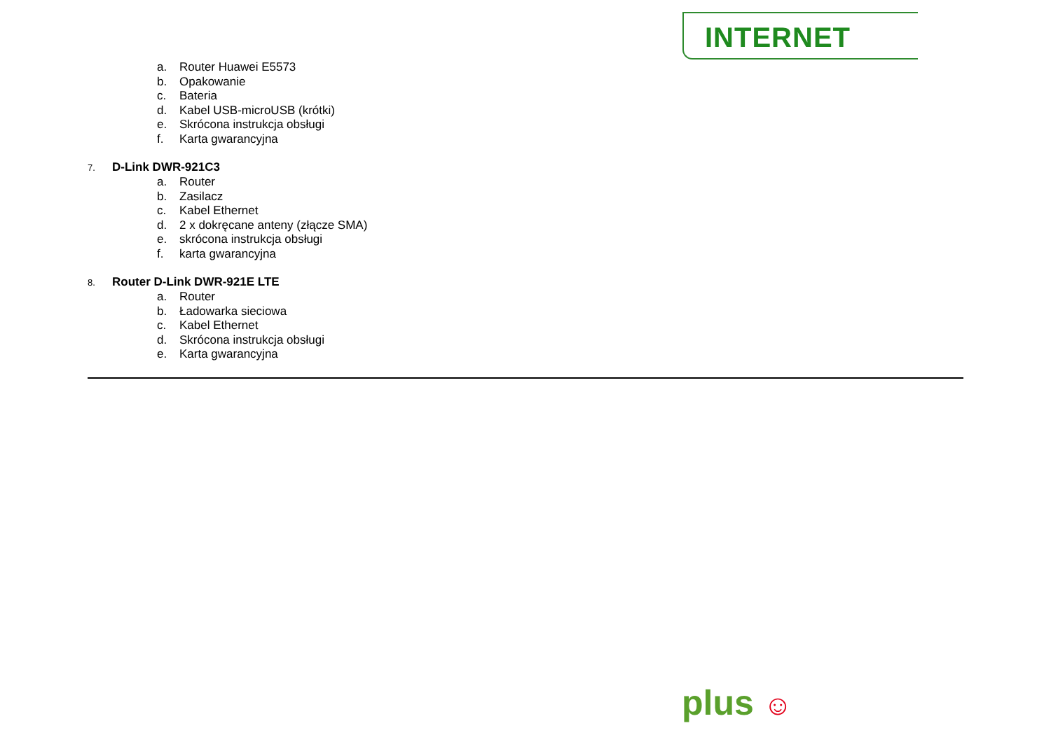INTERNET
a. Router Huawei E5573
b. Opakowanie
c. Bateria
d. Kabel USB-microUSB (krótki)
e. Skrócona instrukcja obsługi
f. Karta gwarancyjna
7. D-Link DWR-921C3
a. Router
b. Zasilacz
c. Kabel Ethernet
d. 2 x dokręcane anteny (złącze SMA)
e. skrócona instrukcja obsługi
f. karta gwarancyjna
8. Router D-Link DWR-921E LTE
a. Router
b. Ładowarka sieciowa
c. Kabel Ethernet
d. Skrócona instrukcja obsługi
e. Karta gwarancyjna
plus ☺